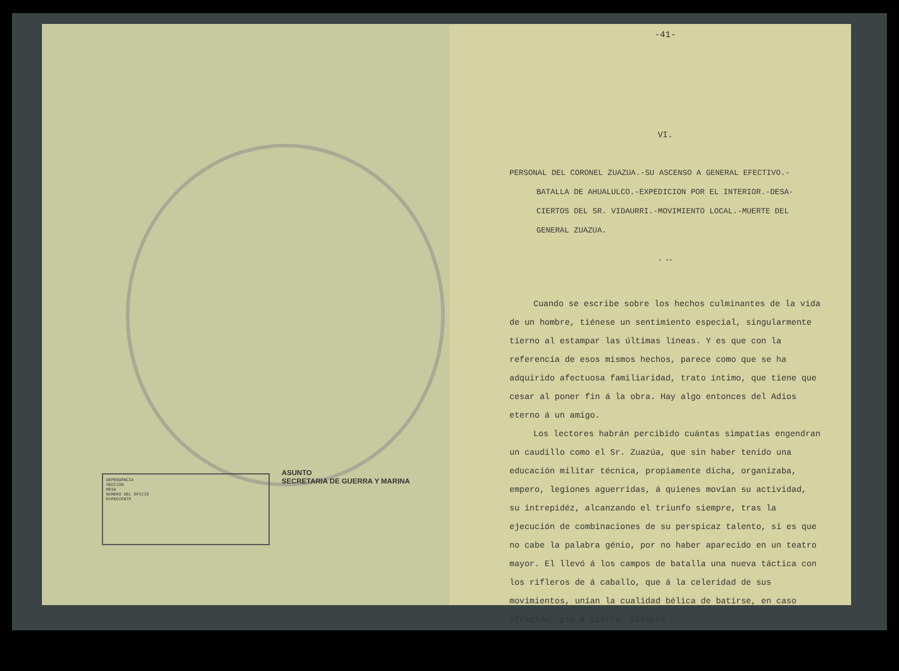ASUNTO
SECRETARIA DE GUERRA Y MARINA
DEPENDENCIA
SECCION
MESA
NUMERO DEL OFICIO
EXPEDIENTE
-41-
VI.
PERSONAL DEL CORONEL ZUAZUA.-SU ASCENSO A GENERAL EFECTIVO.-
BATALLA DE AHUALULCO.-EXPEDICION POR EL INTERIOR.-DESA-
CIERTOS DEL SR. VIDAURRI.-MOVIMIENTO LOCAL.-MUERTE DEL
GENERAL ZUAZUA.
° °°
Cuando se escribe sobre los hechos culminantes de la vida de un hombre, tiénese un sentimiento especial, singularmente tierno al estampar las últimas líneas. Y es que con la referencia de esos mismos hechos, parece como que se ha adquirido afectuosa familiaridad, trato íntimo, que tiene que cesar al poner fin á la obra. Hay algo entonces del Adios eterno á un amigo.
Los lectores habrán percibido cuántas simpatías engendran un caudillo como el Sr. Zuazúa, que sin haber tenido una educación militar técnica, propiamente dicha, organizaba, empero, legiones aguerridas, á quienes movían su actividad, su intrepidéz, alcanzando el triunfo siempre, tras la ejecución de combinaciones de su perspicaz talento, si es que no cabe la palabra génio, por no haber aparecido en un teatro mayor. El llevó á los campos de batalla una nueva táctica con los rifleros de á caballo, que á la celeridad de sus movimientos, unían la cualidad bélica de batirse, en caso ofrecido, pié á tierra. Siempre